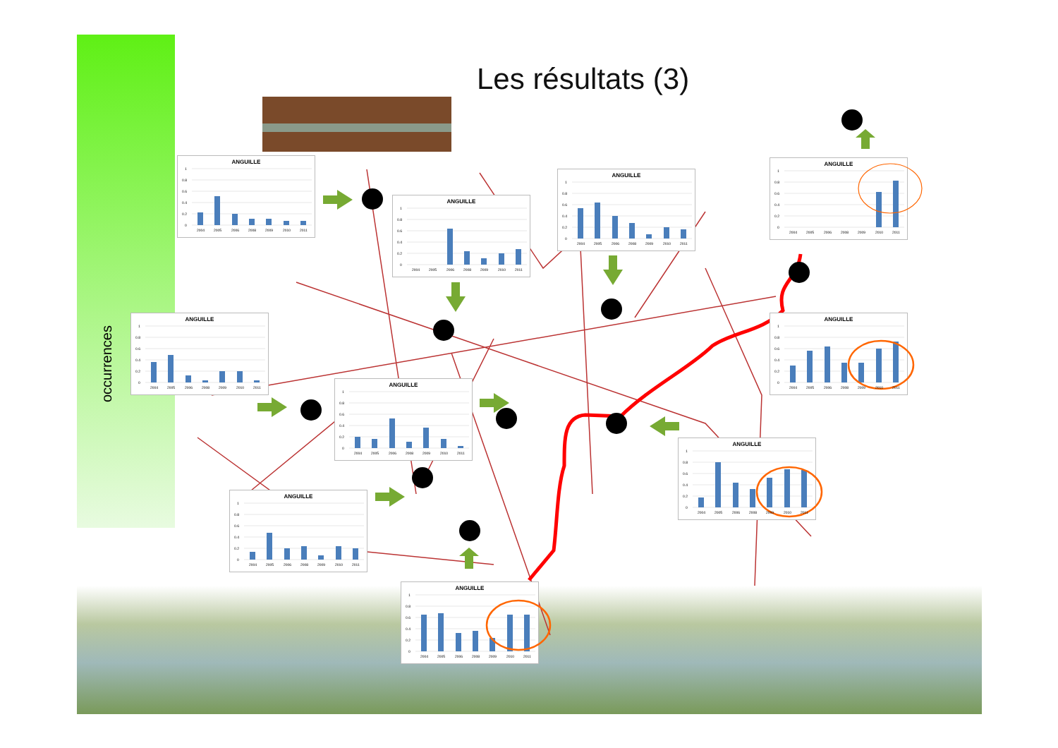Les résultats (3)
occurrences
ANGUILLE
1
0.8
0.6
0.4
0.2
0
2004
2005
2006
2008
2009
2010
2011
ANGUILLE
1
0.8
0.6
0.4
0.2
0
2004
2005
2006
2008
2009
2010
2011
ANGUILLE
1
0.8
0.6
0.4
0.2
0
2004
2005
2006
2008
2009
2010
2011
ANGUILLE
1
0.8
0.6
0.4
0.2
0
2004
2005
2006
2008
2009
2010
2011
ANGUILLE
1
0.8
0.6
0.4
0.2
0
2004
2005
2006
2008
2009
2010
2011
ANGUILLE
1
0.8
0.6
0.4
0.2
0
2004
2005
2006
2008
2009
2010
2011
ANGUILLE
1
0.8
0.6
0.4
0.2
0
2004
2005
2006
2008
2009
2010
2011
ANGUILLE
1
0.8
0.6
0.4
0.2
0
2004
2005
2006
2008
2009
2010
2011
ANGUILLE
1
0.8
0.6
0.4
0.2
0
2004
2005
2006
2008
2009
2010
2011
ANGUILLE
1
0.8
0.6
0.4
0.2
0
2004
2005
2006
2008
2009
2010
2011